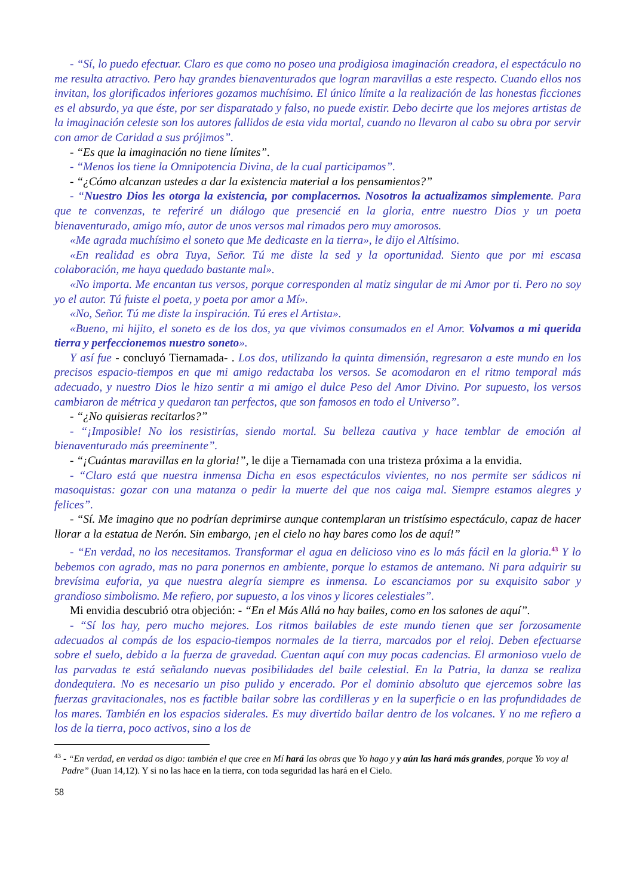- “Sí, lo puedo efectuar. Claro es que como no poseo una prodigiosa imaginación creadora, el espectáculo no me resulta atractivo. Pero hay grandes bienaventurados que logran maravillas a este respecto. Cuando ellos nos invitan, los glorificados inferiores gozamos muchísimo. El único límite a la realización de las honestas ficciones es el absurdo, ya que éste, por ser disparatado y falso, no puede existir. Debo decirte que los mejores artistas de la imaginación celeste son los autores fallidos de esta vida mortal, cuando no llevaron al cabo su obra por servir con amor de Caridad a sus prójimos”.
- “Es que la imaginación no tiene límites”.
- “Menos los tiene la Omnipotencia Divina, de la cual participamos”.
- “¿Cómo alcanzan ustedes a dar la existencia material a los pensamientos?”
- “Nuestro Dios les otorga la existencia, por complacernos. Nosotros la actualizamos simplemente. Para que te convenzas, te referiré un diálogo que presencié en la gloria, entre nuestro Dios y un poeta bienaventurado, amigo mío, autor de unos versos mal rimados pero muy amorosos.
«Me agrada muchísimo el soneto que Me dedicaste en la tierra», le dijo el Altísimo.
«En realidad es obra Tuya, Señor. Tú me diste la sed y la oportunidad. Siento que por mi escasa colaboración, me haya quedado bastante mal».
«No importa. Me encantan tus versos, porque corresponden al matiz singular de mi Amor por ti. Pero no soy yo el autor. Tú fuiste el poeta, y poeta por amor a Mí».
«No, Señor. Tú me diste la inspiración. Tú eres el Artista».
«Bueno, mi hijito, el soneto es de los dos, ya que vivimos consumados en el Amor. Volvamos a mi querida tierra y perfeccionemos nuestro soneto».
Y así fue - concluyó Tiernamada- . Los dos, utilizando la quinta dimensión, regresaron a este mundo en los precisos espacio-tiempos en que mi amigo redactaba los versos. Se acomodaron en el ritmo temporal más adecuado, y nuestro Dios le hizo sentir a mi amigo el dulce Peso del Amor Divino. Por supuesto, los versos cambiaron de métrica y quedaron tan perfectos, que son famosos en todo el Universo”.
- “¿No quisieras recitarlos?”
- “¡Imposible! No los resistirías, siendo mortal. Su belleza cautiva y hace temblar de emoción al bienaventurado más preeminente”.
- “¡Cuántas maravillas en la gloria!”, le dije a Tiernamada con una tristeza próxima a la envidia.
- “Claro está que nuestra inmensa Dicha en esos espectáculos vivientes, no nos permite ser sádicos ni masoquistas: gozar con una matanza o pedir la muerte del que nos caiga mal. Siempre estamos alegres y felices”.
- “Sí. Me imagino que no podrían deprimirse aunque contemplaran un tristísimo espectáculo, capaz de hacer llorar a la estatua de Nerón. Sin embargo, ¡en el cielo no hay bares como los de aquí!”
- “En verdad, no los necesitamos. Transformar el agua en delicioso vino es lo más fácil en la gloria.<sup>43</sup> Y lo bebemos con agrado, mas no para ponernos en ambiente, porque lo estamos de antemano. Ni para adquirir su brevísima euforia, ya que nuestra alegría siempre es inmensa. Lo escanciamos por su exquisito sabor y grandioso simbolismo. Me refiero, por supuesto, a los vinos y licores celestiales”.
Mi envidia descubrió otra objeción: - “En el Más Allá no hay bailes, como en los salones de aquí”.
- “Sí los hay, pero mucho mejores. Los ritmos bailables de este mundo tienen que ser forzosamente adecuados al compás de los espacio-tiempos normales de la tierra, marcados por el reloj. Deben efectuarse sobre el suelo, debido a la fuerza de gravedad. Cuentan aquí con muy pocas cadencias. El armonioso vuelo de las parvadas te está señalando nuevas posibilidades del baile celestial. En la Patria, la danza se realiza dondequiera. No es necesario un piso pulido y encerado. Por el dominio absoluto que ejercemos sobre las fuerzas gravitacionales, nos es factible bailar sobre las cordilleras y en la superficie o en las profundidades de los mares. También en los espacios siderales. Es muy divertido bailar dentro de los volcanes. Y no me refiero a los de la tierra, poco activos, sino a los de
<sup>43</sup> - “En verdad, en verdad os digo: también el que cree en Mí hará las obras que Yo hago y y aún las hará más grandes, porque Yo voy al Padre” (Juan 14,12). Y si no las hace en la tierra, con toda seguridad las hará en el Cielo.
58